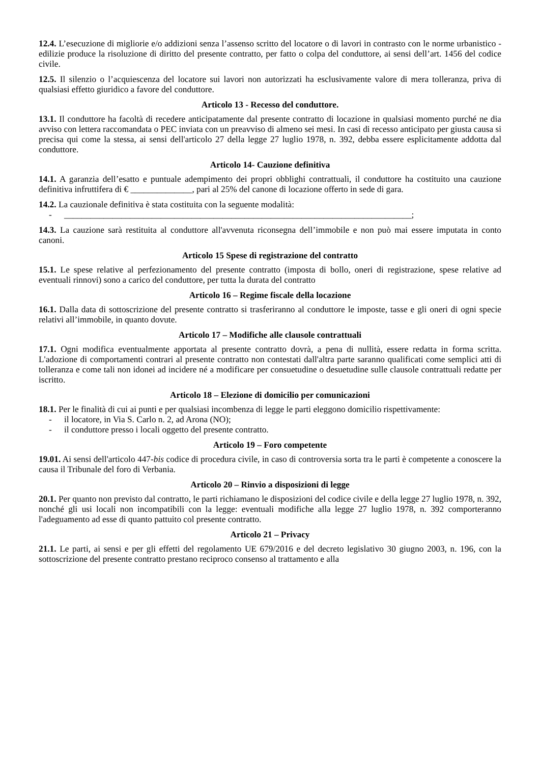12.4. L’esecuzione di migliorie e/o addizioni senza l’assenso scritto del locatore o di lavori in contrasto con le norme urbanistico - edilizie produce la risoluzione di diritto del presente contratto, per fatto o colpa del conduttore, ai sensi dell’art. 1456 del codice civile.
12.5. Il silenzio o l’acquiescenza del locatore sui lavori non autorizzati ha esclusivamente valore di mera tolleranza, priva di qualsiasi effetto giuridico a favore del conduttore.
Articolo 13 - Recesso del conduttore.
13.1. Il conduttore ha facoltà di recedere anticipatamente dal presente contratto di locazione in qualsiasi momento purché ne dia avviso con lettera raccomandata o PEC inviata con un preavviso di almeno sei mesi. In casi di recesso anticipato per giusta causa si precisa qui come la stessa, ai sensi dell'articolo 27 della legge 27 luglio 1978, n. 392, debba essere esplicitamente addotta dal conduttore.
Articolo 14- Cauzione definitiva
14.1. A garanzia dell’esatto e puntuale adempimento dei propri obblighi contrattuali, il conduttore ha costituito una cauzione definitiva infruttifera di € ______________, pari al 25% del canone di locazione offerto in sede di gara.
14.2. La cauzionale definitiva è stata costituita con la seguente modalità:
- _______________________________________________________________________________;
14.3. La cauzione sarà restituita al conduttore all'avvenuta riconsegna dell’immobile e non può mai essere imputata in conto canoni.
Articolo 15 Spese di registrazione del contratto
15.1. Le spese relative al perfezionamento del presente contratto (imposta di bollo, oneri di registrazione, spese relative ad eventuali rinnovi) sono a carico del conduttore, per tutta la durata del contratto
Articolo 16 – Regime fiscale della locazione
16.1. Dalla data di sottoscrizione del presente contratto si trasferiranno al conduttore le imposte, tasse e gli oneri di ogni specie relativi all’immobile, in quanto dovute.
Articolo 17 – Modifiche alle clausole contrattuali
17.1. Ogni modifica eventualmente apportata al presente contratto dovrà, a pena di nullità, essere redatta in forma scritta. L'adozione di comportamenti contrari al presente contratto non contestati dall'altra parte saranno qualificati come semplici atti di tolleranza e come tali non idonei ad incidere né a modificare per consuetudine o desuetudine sulle clausole contrattuali redatte per iscritto.
Articolo 18 – Elezione di domicilio per comunicazioni
18.1. Per le finalità di cui ai punti e per qualsiasi incombenza di legge le parti eleggono domicilio rispettivamente:
- il locatore, in Via S. Carlo n. 2, ad Arona (NO);
- il conduttore presso i locali oggetto del presente contratto.
Articolo 19 – Foro competente
19.01. Ai sensi dell'articolo 447-bis codice di procedura civile, in caso di controversia sorta tra le parti è competente a conoscere la causa il Tribunale del foro di Verbania.
Articolo 20 – Rinvio a disposizioni di legge
20.1. Per quanto non previsto dal contratto, le parti richiamano le disposizioni del codice civile e della legge 27 luglio 1978, n. 392, nonché gli usi locali non incompatibili con la legge: eventuali modifiche alla legge 27 luglio 1978, n. 392 comporteranno l'adeguamento ad esse di quanto pattuito col presente contratto.
Articolo 21 – Privacy
21.1. Le parti, ai sensi e per gli effetti del regolamento UE 679/2016 e del decreto legislativo 30 giugno 2003, n. 196, con la sottoscrizione del presente contratto prestano reciproco consenso al trattamento e alla